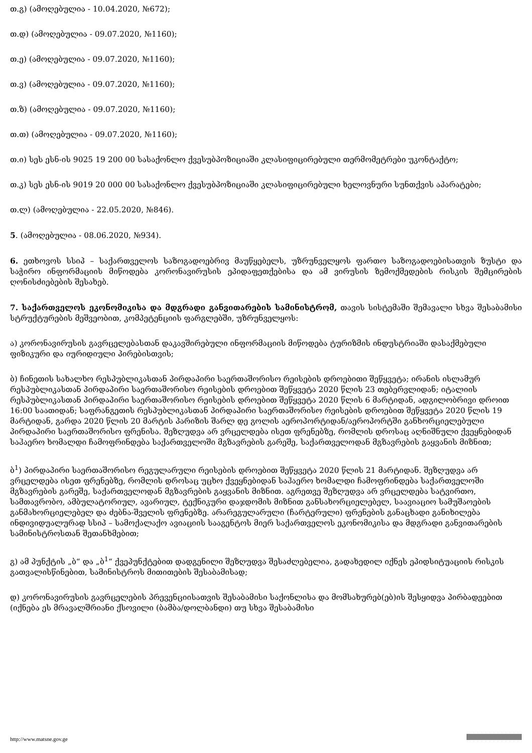თ.გ) (ამოღებულია - 10.04.2020, №672);
თ.დ) (ამოღებულია - 09.07.2020, №1160);
თ.ე) (ამოღებულია - 09.07.2020, №1160);
თ.ვ) (ამოღებულია - 09.07.2020, №1160);
თ.ზ) (ამოღებულია - 09.07.2020, №1160);
თ.თ) (ამოღებულია - 09.07.2020, №1160);
თ.ი) სეს ესნ-ის 9025 19 200 00 სასაქონლო ქვესუბპოზიციაში კლასიფიცირებული თერმომეტრები უკონტაქტო;
თ.კ) სეს ესნ-ის 9019 20 000 00 სასაქონლო ქვესუბპოზიციაში კლასიფიცირებული ხელოვნური სუნთქვის აპარატები;
თ.ლ) (ამოღებულია - 22.05.2020, №846).
5. (ამოღებულია - 08.06.2020, №934).
6. ეთხოვოს სსიპ – საქართველოს საზოგადოებრივ მაუწყებელს, უზრუნველყოს ფართო საზოგადოებისათვის ზუსტი და საჭირო ინფორმაციის მიწოდება კორონავირუსის ეპიდაფეთქებისა და ამ ვირუსის ზემოქმედების რისკის შემცირების ღონისძიებების შესახებ.
7. საქართველოს ეკონომიკისა და მდგრადი განვითარების სამინისტრომ, თავის სისტემაში შემავალი სხვა შესაბამისი სტრუქტურების მეშვეობით, კომპეტენციის ფარგლებში, უზრუნველყოს:
ა) კორონავირუსის გავრცელებასთან დაკავშირებული ინფორმაციის მიწოდება ტურიზმის ინდუსტრიაში დასაქმებული ფიზიკური და იურიდიული პირებისთვის;
ბ) ჩინეთის სახალხო რესპუბლიკასთან პირდაპირი საერთაშორისო რეისების დროებითი შეწყვეტა; ირანის ისლამურ რესპუბლიკასთან პირდაპირი საერთაშორისო რეისების დროებით შეწყვეტა 2020 წლის 23 თებერვლიდან; იტალიის რესპუბლიკასთან პირდაპირი საერთაშორისო რეისების დროებით შეწყვეტა 2020 წლის 6 მარტიდან, ადგილობრივი დროით 16:00 საათიდან; საფრანგეთის რესპუბლიკასთან პირდაპირი საერთაშორისო რეისების დროებით შეწყვეტა 2020 წლის 19 მარტიდან, გარდა 2020 წლის 20 მარტის პარიზის შარლ დე გოლის აეროპორტიდან/აეროპორტში განხორციელებული პირდაპირი საერთაშორისო ფრენისა. შეზღუდვა არ ვრცელდება ისეთ ფრენებზე, რომლის დროსაც აღნიშნული ქვეყნებიდან საჰაერო ხომალდი ჩამოფრინდება საქართველოში მგზავრების გარეშე, საქართველოდან მგზავრების გაყვანის მიზნით;
ბ<sup>1</sup>) პირდაპირი საერთაშორისო რეგულარული რეისების დროებით შეწყვეტა 2020 წლის 21 მარტიდან. შეზღუდვა არ ვრცელდება ისეთ ფრენებზე, რომლის დროსაც უცხო ქვეყნებიდან საჰაერო ხომალდი ჩამოფრინდება საქართველოში მგზავრების გარეშე, საქართველოდან მგზავრების გაყვანის მიზნით. აგრეთვე შეზღუდვა არ ვრცელდება სატვირთო, სამთავრობო, ამბულატორიულ, ავარიულ, ტექნიკური დაჯდომის მიზნით განსახორციელებელ, საავიაციო სამუშაოების განმახორციელებელ და ძებნა-შველის ფრენებზე. არარეგულარული (ჩარტერული) ფრენების განაცხადი განიხილება ინდივიდუალურად სსიპ – სამოქალაქო ავიაციის სააგენტოს მიერ საქართველოს ეკონომიკისა და მდგრადი განვითარების სამინისტროსთან შეთანხმებით;
გ) ამ პუნქტის „ბ“ და „ბ<sup>1</sup>“ ქვეპუნქტებით დადგენილი შეზღუდვა შესაძლებელია, გადახედილ იქნეს ეპიდსიტუაციის რისკის გათვალისწინებით, სამინისტროს მითითების შესაბამისად;
დ) კორონავირუსის გავრცელების პრევენციისათვის შესაბამისი საქონლისა და მომსახურებ(ებ)ის შესყიდვა პირბადეებით (იქნება ეს მრავალშრიანი ქსოვილი (ბამბა/დოლბანდი) თუ სხვა შესაბამისი
http://www.matsne.gov.ge